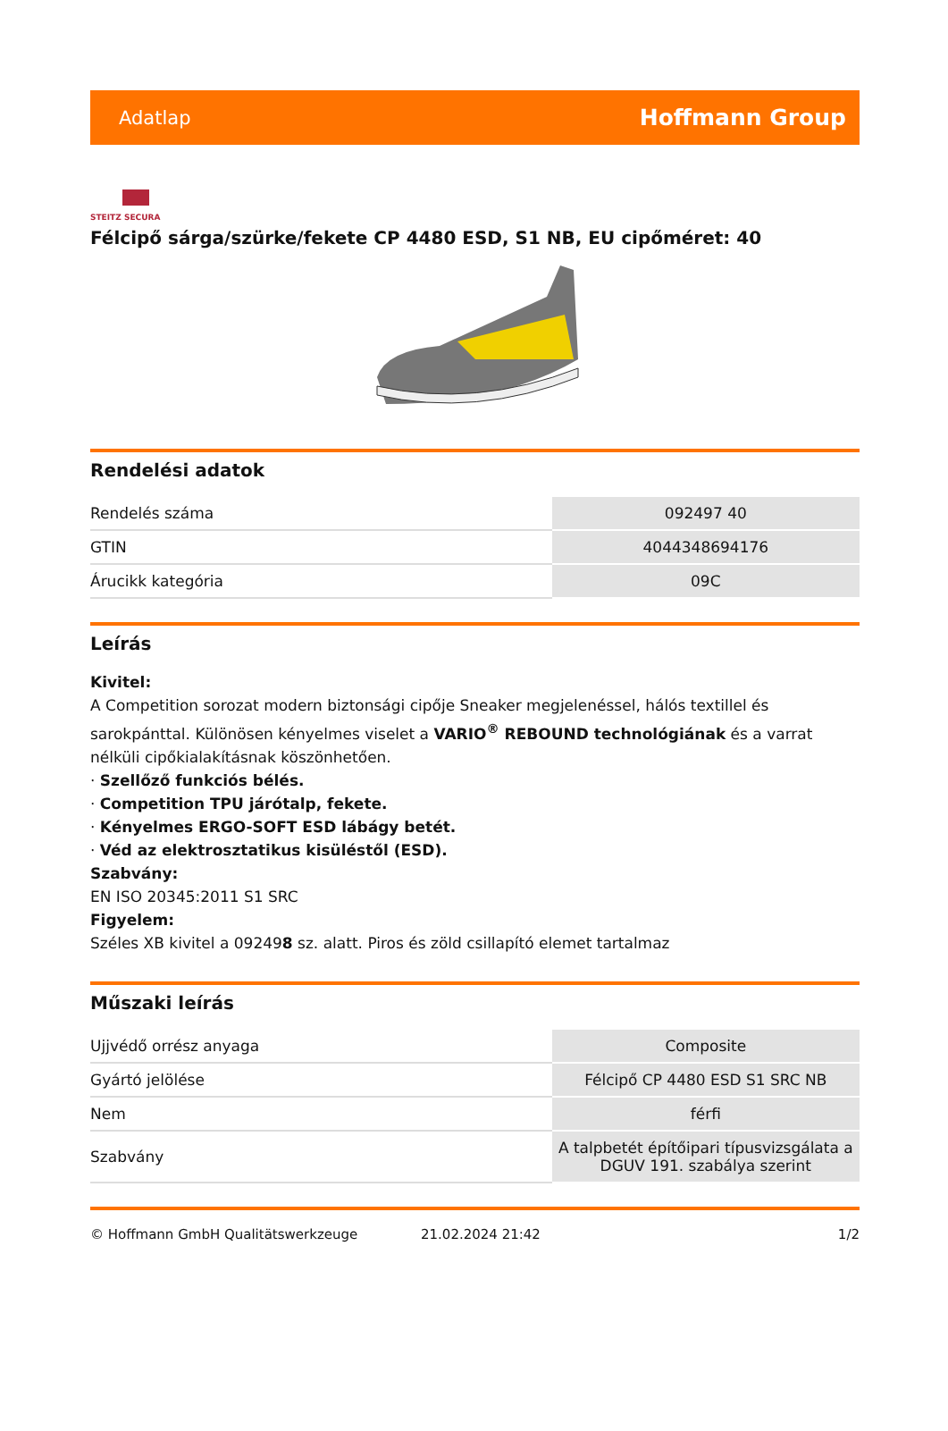Adatlap Hoffmann Group
STEITZ SECURA
Félcipő sárga/szürke/fekete CP 4480 ESD, S1 NB, EU cipőméret: 40
Rendelési adatok
| Rendelés száma | 092497 40 |
| GTIN | 4044348694176 |
| Árucikk kategória | 09C |
Leírás
Kivitel:
A Competition sorozat modern biztonsági cipője Sneaker megjelenéssel, hálós textillel és sarokpánttal. Különösen kényelmes viselet a VARIO<sup>®</sup> REBOUND technológiának és a varrat nélküli cipőkialakításnak köszönhetően.
· Szellőző funkciós bélés.
· Competition TPU járótalp, fekete.
· Kényelmes ERGO-SOFT ESD lábágy betét.
· Véd az elektrosztatikus kisüléstől (ESD).
Szabvány:
EN ISO 20345:2011 S1 SRC
Figyelem:
Széles XB kivitel a 092498 sz. alatt. Piros és zöld csillapító elemet tartalmaz
Műszaki leírás
| Ujjvédő orrész anyaga | Composite |
| Gyártó jelölése | Félcipő CP 4480 ESD S1 SRC NB |
| Nem | férfi |
| Szabvány | A talpbetét építőipari típusvizsgálata a DGUV 191. szabálya szerint |
© Hoffmann GmbH Qualitätswerkzeuge 21.02.2024 21:42 1/2